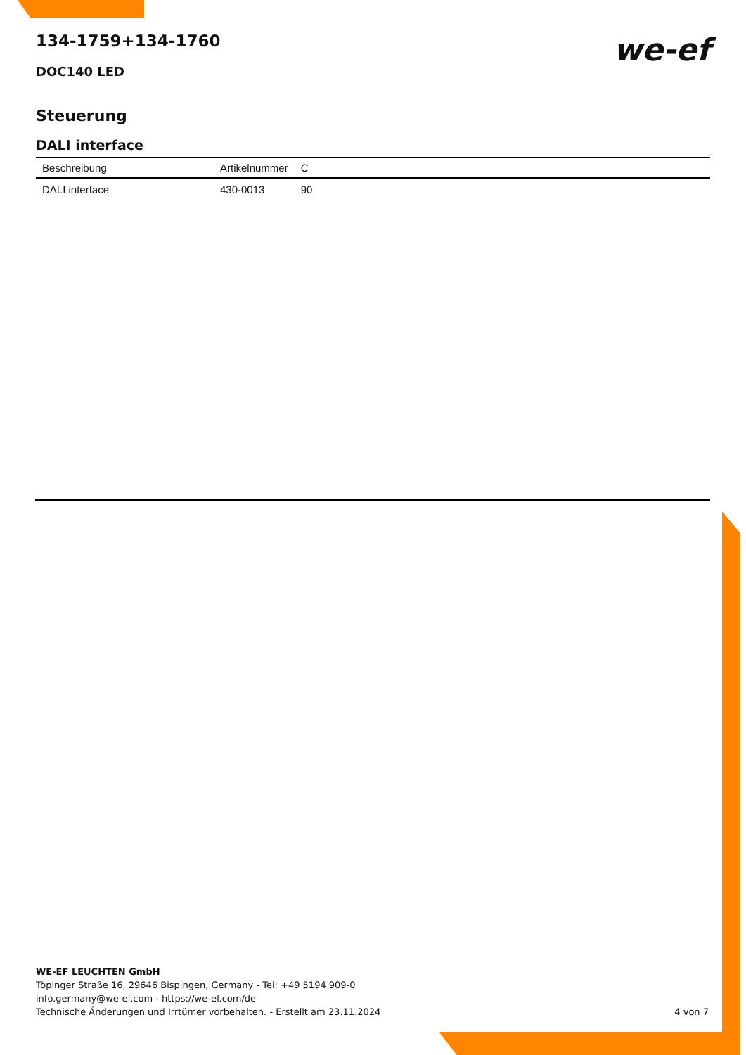we-ef
134-1759+134-1760
DOC140 LED
Steuerung
DALI interface
| Beschreibung | Artikelnummer | C |
| --- | --- | --- |
| DALI interface | 430-0013 | 90 |
WE-EF LEUCHTEN GmbH
Töpinger Straße 16, 29646 Bispingen, Germany - Tel: +49 5194 909-0
info.germany@we-ef.com - https://we-ef.com/de
Technische Änderungen und Irrtümer vorbehalten. - Erstellt am 23.11.2024
4 von 7